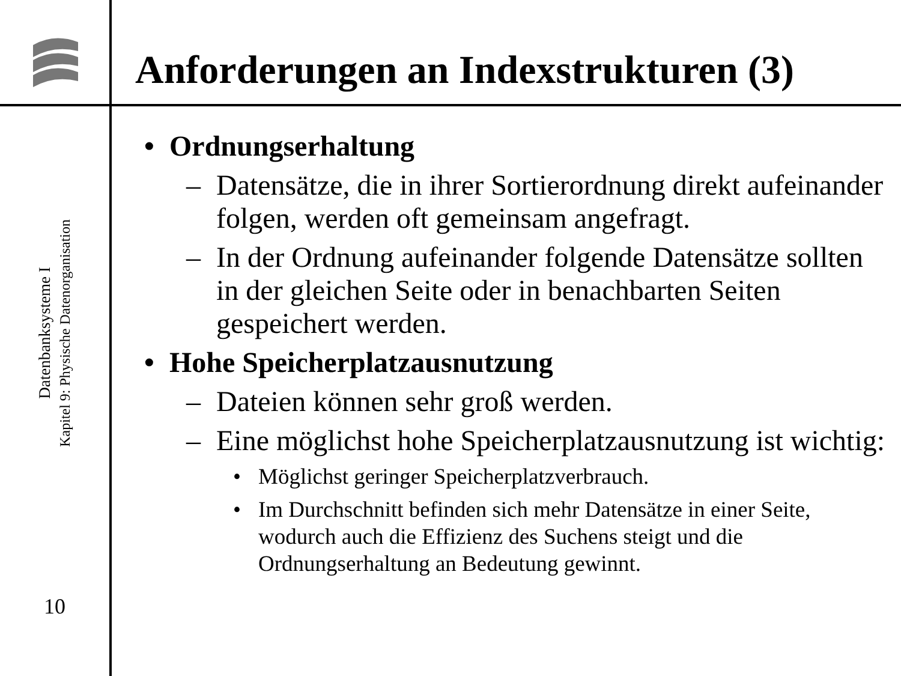Datenbanksysteme I
Kapitel 9: Physische Datenorganisation
10
Anforderungen an Indexstrukturen (3)
• Ordnungserhaltung
– Datensätze, die in ihrer Sortierordnung direkt aufeinander folgen, werden oft gemeinsam angefragt.
– In der Ordnung aufeinander folgende Datensätze sollten in der gleichen Seite oder in benachbarten Seiten gespeichert werden.
• Hohe Speicherplatzausnutzung
– Dateien können sehr groß werden.
– Eine möglichst hohe Speicherplatzausnutzung ist wichtig:
• Möglichst geringer Speicherplatzverbrauch.
• Im Durchschnitt befinden sich mehr Datensätze in einer Seite, wodurch auch die Effizienz des Suchens steigt und die Ordnungserhaltung an Bedeutung gewinnt.